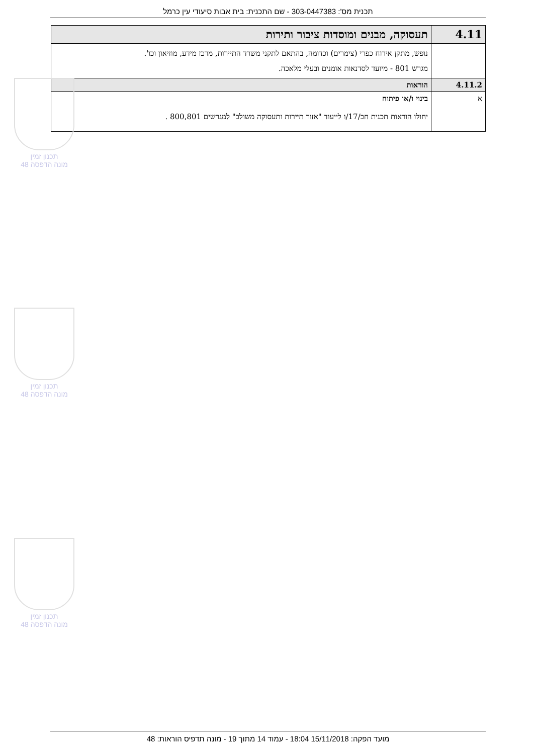תכנית מס': 303-0447383 - שם התכנית: בית אבות סיעודי עין כרמל
| 4.11 | תעסוקה, מבנים ומוסדות ציבור ותירות |
| | נופש, מתקן אירוח כפרי (צימרים) וכדומה, בהתאם לתקני משרד התיירות, מרכז מידע, מוזיאון וכו'. מגרש 801 - מיועד לסדנאות אומנים ובעלי מלאכה. |
| 4.11.2 | הוראות |
| א | בינוי ו/או פיתוח יחולו הוראות תכנית חכ/17/ו לייעוד "אזור תיירות ותעסוקה משולב" למגרשים 800,801 . |
תכנון זמין
מונה הדפסה 48
תכנון זמין
מונה הדפסה 48
תכנון זמין
מונה הדפסה 48
מועד הפקה: 15/11/2018 18:04 - עמוד 14 מתוך 19 - מונה תדפיס הוראות: 48